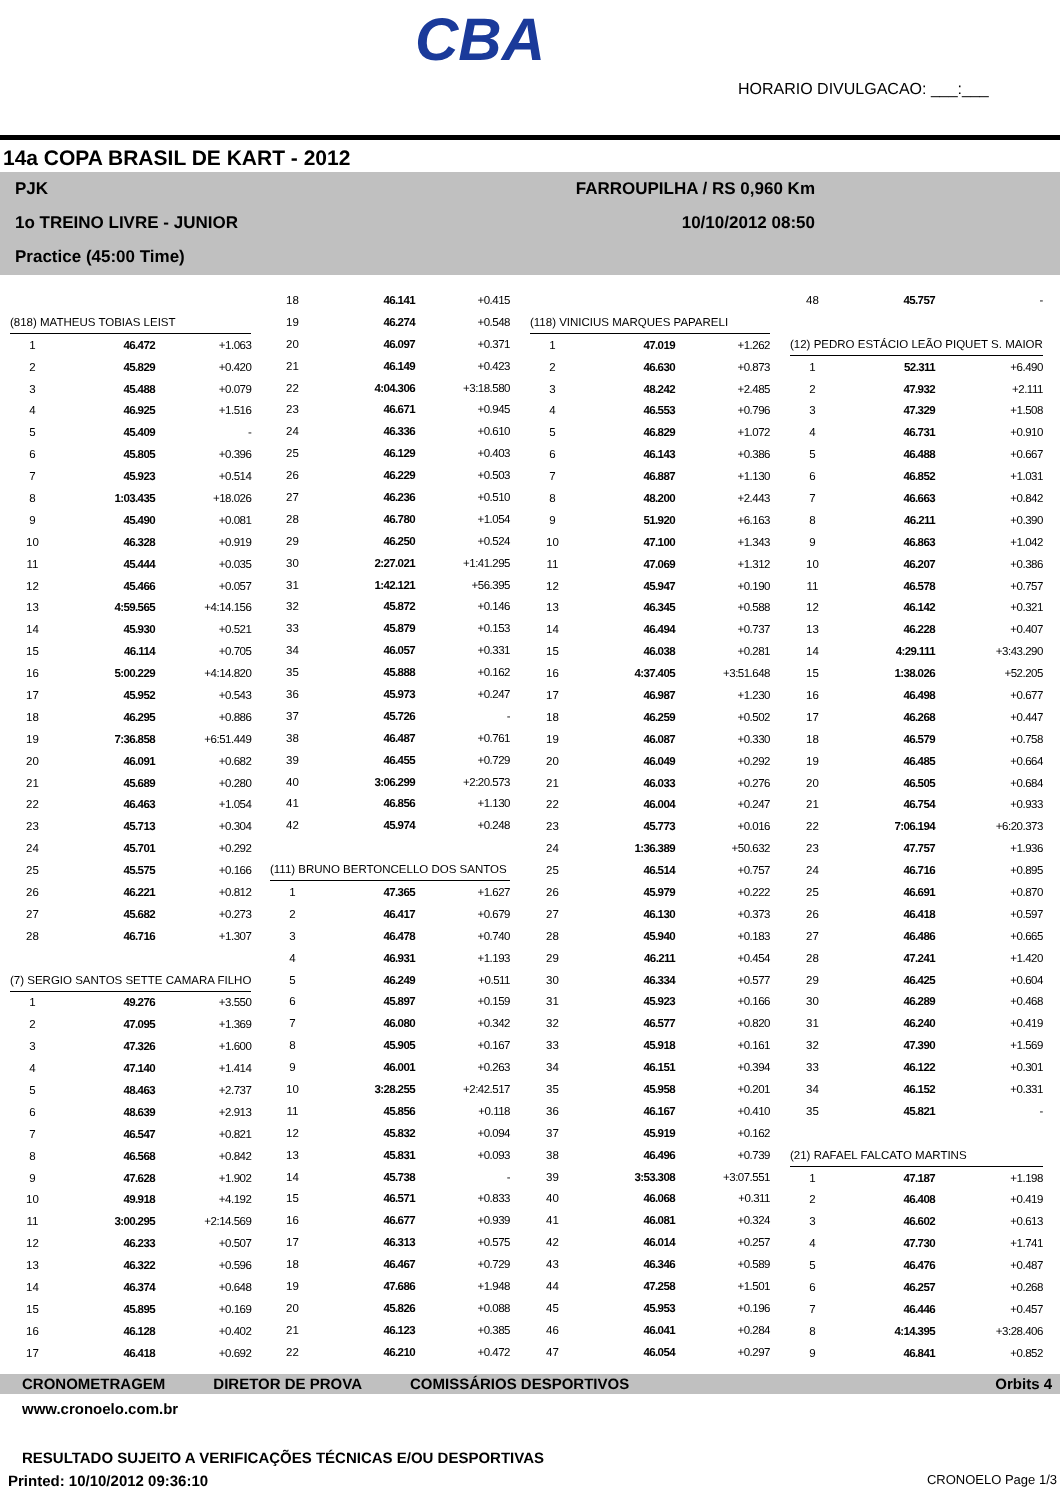CBA
HORARIO DIVULGACAO: ___:___
14a COPA BRASIL DE KART - 2012
PJK FARROUPILHA / RS 0,960 Km
1o TREINO LIVRE - JUNIOR 10/10/2012 08:50
Practice (45:00 Time)
| (818) MATHEUS TOBIAS LEIST | | |
| 1 | 46.472 | +1.063 |
| 2 | 45.829 | +0.420 |
| 3 | 45.488 | +0.079 |
| 4 | 46.925 | +1.516 |
| 5 | 45.409 | - |
| 6 | 45.805 | +0.396 |
| 7 | 45.923 | +0.514 |
| 8 | 1:03.435 | +18.026 |
| 9 | 45.490 | +0.081 |
| 10 | 46.328 | +0.919 |
| 11 | 45.444 | +0.035 |
| 12 | 45.466 | +0.057 |
| 13 | 4:59.565 | +4:14.156 |
| 14 | 45.930 | +0.521 |
| 15 | 46.114 | +0.705 |
| 16 | 5:00.229 | +4:14.820 |
| 17 | 45.952 | +0.543 |
| 18 | 46.295 | +0.886 |
| 19 | 7:36.858 | +6:51.449 |
| 20 | 46.091 | +0.682 |
| 21 | 45.689 | +0.280 |
| 22 | 46.463 | +1.054 |
| 23 | 45.713 | +0.304 |
| 24 | 45.701 | +0.292 |
| 25 | 45.575 | +0.166 |
| 26 | 46.221 | +0.812 |
| 27 | 45.682 | +0.273 |
| 28 | 46.716 | +1.307 |
| (7) SERGIO SANTOS SETTE CAMARA FILHO | | |
| 1 | 49.276 | +3.550 |
| 2 | 47.095 | +1.369 |
| 3 | 47.326 | +1.600 |
| 4 | 47.140 | +1.414 |
| 5 | 48.463 | +2.737 |
| 6 | 48.639 | +2.913 |
| 7 | 46.547 | +0.821 |
| 8 | 46.568 | +0.842 |
| 9 | 47.628 | +1.902 |
| 10 | 49.918 | +4.192 |
| 11 | 3:00.295 | +2:14.569 |
| 12 | 46.233 | +0.507 |
| 13 | 46.322 | +0.596 |
| 14 | 46.374 | +0.648 |
| 15 | 45.895 | +0.169 |
| 16 | 46.128 | +0.402 |
| 17 | 46.418 | +0.692 |
| 18 | 46.141 | +0.415 |
| 19 | 46.274 | +0.548 |
| 20 | 46.097 | +0.371 |
| 21 | 46.149 | +0.423 |
| 22 | 4:04.306 | +3:18.580 |
| 23 | 46.671 | +0.945 |
| 24 | 46.336 | +0.610 |
| 25 | 46.129 | +0.403 |
| 26 | 46.229 | +0.503 |
| 27 | 46.236 | +0.510 |
| 28 | 46.780 | +1.054 |
| 29 | 46.250 | +0.524 |
| 30 | 2:27.021 | +1:41.295 |
| 31 | 1:42.121 | +56.395 |
| 32 | 45.872 | +0.146 |
| 33 | 45.879 | +0.153 |
| 34 | 46.057 | +0.331 |
| 35 | 45.888 | +0.162 |
| 36 | 45.973 | +0.247 |
| 37 | 45.726 | - |
| 38 | 46.487 | +0.761 |
| 39 | 46.455 | +0.729 |
| 40 | 3:06.299 | +2:20.573 |
| 41 | 46.856 | +1.130 |
| 42 | 45.974 | +0.248 |
| (111) BRUNO BERTONCELLO DOS SANTOS | | |
| 1 | 47.365 | +1.627 |
| 2 | 46.417 | +0.679 |
| 3 | 46.478 | +0.740 |
| 4 | 46.931 | +1.193 |
| 5 | 46.249 | +0.511 |
| 6 | 45.897 | +0.159 |
| 7 | 46.080 | +0.342 |
| 8 | 45.905 | +0.167 |
| 9 | 46.001 | +0.263 |
| 10 | 3:28.255 | +2:42.517 |
| 11 | 45.856 | +0.118 |
| 12 | 45.832 | +0.094 |
| 13 | 45.831 | +0.093 |
| 14 | 45.738 | - |
| 15 | 46.571 | +0.833 |
| 16 | 46.677 | +0.939 |
| 17 | 46.313 | +0.575 |
| 18 | 46.467 | +0.729 |
| 19 | 47.686 | +1.948 |
| 20 | 45.826 | +0.088 |
| 21 | 46.123 | +0.385 |
| 22 | 46.210 | +0.472 |
| (118) VINICIUS MARQUES PAPARELI | | |
| 1 | 47.019 | +1.262 |
| 2 | 46.630 | +0.873 |
| 3 | 48.242 | +2.485 |
| 4 | 46.553 | +0.796 |
| 5 | 46.829 | +1.072 |
| 6 | 46.143 | +0.386 |
| 7 | 46.887 | +1.130 |
| 8 | 48.200 | +2.443 |
| 9 | 51.920 | +6.163 |
| 10 | 47.100 | +1.343 |
| 11 | 47.069 | +1.312 |
| 12 | 45.947 | +0.190 |
| 13 | 46.345 | +0.588 |
| 14 | 46.494 | +0.737 |
| 15 | 46.038 | +0.281 |
| 16 | 4:37.405 | +3:51.648 |
| 17 | 46.987 | +1.230 |
| 18 | 46.259 | +0.502 |
| 19 | 46.087 | +0.330 |
| 20 | 46.049 | +0.292 |
| 21 | 46.033 | +0.276 |
| 22 | 46.004 | +0.247 |
| 23 | 45.773 | +0.016 |
| 24 | 1:36.389 | +50.632 |
| 25 | 46.514 | +0.757 |
| 26 | 45.979 | +0.222 |
| 27 | 46.130 | +0.373 |
| 28 | 45.940 | +0.183 |
| 29 | 46.211 | +0.454 |
| 30 | 46.334 | +0.577 |
| 31 | 45.923 | +0.166 |
| 32 | 46.577 | +0.820 |
| 33 | 45.918 | +0.161 |
| 34 | 46.151 | +0.394 |
| 35 | 45.958 | +0.201 |
| 36 | 46.167 | +0.410 |
| 37 | 45.919 | +0.162 |
| 38 | 46.496 | +0.739 |
| 39 | 3:53.308 | +3:07.551 |
| 40 | 46.068 | +0.311 |
| 41 | 46.081 | +0.324 |
| 42 | 46.014 | +0.257 |
| 43 | 46.346 | +0.589 |
| 44 | 47.258 | +1.501 |
| 45 | 45.953 | +0.196 |
| 46 | 46.041 | +0.284 |
| 47 | 46.054 | +0.297 |
| 48 | 45.757 | - |
| (12) PEDRO ESTÁCIO LEÃO PIQUET S. MAIOR | | |
| 1 | 52.311 | +6.490 |
| 2 | 47.932 | +2.111 |
| 3 | 47.329 | +1.508 |
| 4 | 46.731 | +0.910 |
| 5 | 46.488 | +0.667 |
| 6 | 46.852 | +1.031 |
| 7 | 46.663 | +0.842 |
| 8 | 46.211 | +0.390 |
| 9 | 46.863 | +1.042 |
| 10 | 46.207 | +0.386 |
| 11 | 46.578 | +0.757 |
| 12 | 46.142 | +0.321 |
| 13 | 46.228 | +0.407 |
| 14 | 4:29.111 | +3:43.290 |
| 15 | 1:38.026 | +52.205 |
| 16 | 46.498 | +0.677 |
| 17 | 46.268 | +0.447 |
| 18 | 46.579 | +0.758 |
| 19 | 46.485 | +0.664 |
| 20 | 46.505 | +0.684 |
| 21 | 46.754 | +0.933 |
| 22 | 7:06.194 | +6:20.373 |
| 23 | 47.757 | +1.936 |
| 24 | 46.716 | +0.895 |
| 25 | 46.691 | +0.870 |
| 26 | 46.418 | +0.597 |
| 27 | 46.486 | +0.665 |
| 28 | 47.241 | +1.420 |
| 29 | 46.425 | +0.604 |
| 30 | 46.289 | +0.468 |
| 31 | 46.240 | +0.419 |
| 32 | 47.390 | +1.569 |
| 33 | 46.122 | +0.301 |
| 34 | 46.152 | +0.331 |
| 35 | 45.821 | - |
| (21) RAFAEL FALCATO MARTINS | | |
| 1 | 47.187 | +1.198 |
| 2 | 46.408 | +0.419 |
| 3 | 46.602 | +0.613 |
| 4 | 47.730 | +1.741 |
| 5 | 46.476 | +0.487 |
| 6 | 46.257 | +0.268 |
| 7 | 46.446 | +0.457 |
| 8 | 4:14.395 | +3:28.406 |
| 9 | 46.841 | +0.852 |
CRONOMETRAGEM DIRETOR DE PROVA COMISSÁRIOS DESPORTIVOS Orbits 4
www.cronoelo.com.br
RESULTADO SUJEITO A VERIFICAÇÕES TÉCNICAS E/OU DESPORTIVAS
Printed: 10/10/2012 09:36:10 CRONOELO Page 1/3